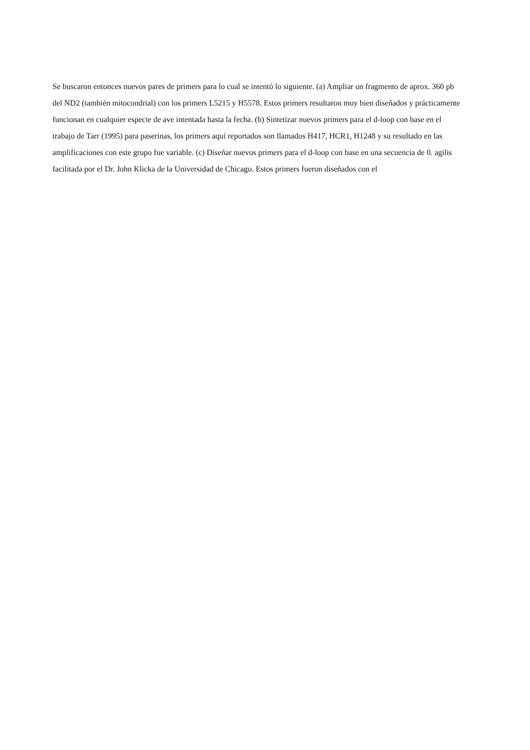Se buscaron entonces nuevos pares de primers para lo cual se intentó lo siguiente. (a) Ampliar un fragmento de aprox. 360 pb del ND2 (también mitocondrial) con los primers L5215 y H5578. Estos primers resultaron muy bien diseñados y prácticamente funcionan en cualquier especie de ave intentada hasta la fecha. (b) Sintetizar nuevos primers para el d-loop con base en el trabajo de Tarr (1995) para paserinas, los primers aquí reportados son llamados H417, HCR1, H1248 y su resultado en las amplificaciones con este grupo fue variable. (c) Diseñar nuevos primers para el d-loop con base en una secuencia de 0. agilis facilitada por el Dr. John Klicka de la Universidad de Chicago. Estos primers fueron diseñados con el